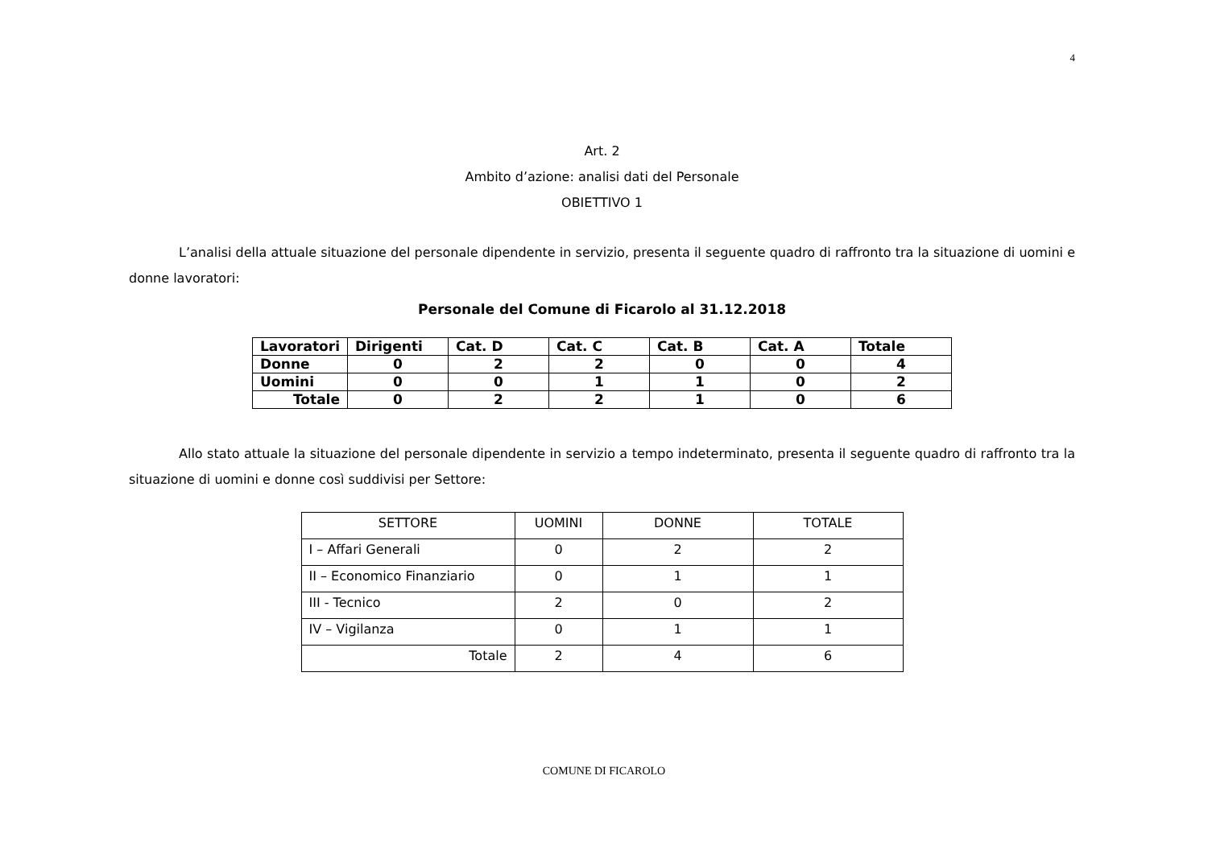4
Art. 2
Ambito d’azione: analisi dati del Personale
OBIETTIVO 1
L’analisi della attuale situazione del personale dipendente in servizio, presenta il seguente quadro di raffronto tra la situazione di uomini e donne lavoratori:
Personale del Comune di Ficarolo al 31.12.2018
| Lavoratori | Dirigenti | Cat. D | Cat. C | Cat. B | Cat. A | Totale |
| --- | --- | --- | --- | --- | --- | --- |
| Donne | 0 | 2 | 2 | 0 | 0 | 4 |
| Uomini | 0 | 0 | 1 | 1 | 0 | 2 |
| Totale | 0 | 2 | 2 | 1 | 0 | 6 |
Allo stato attuale la situazione del personale dipendente in servizio a tempo indeterminato, presenta il seguente quadro di raffronto tra la situazione di uomini e donne così suddivisi per Settore:
| SETTORE | UOMINI | DONNE | TOTALE |
| I – Affari Generali | 0 | 2 | 2 |
| II – Economico Finanziario | 0 | 1 | 1 |
| III - Tecnico | 2 | 0 | 2 |
| IV – Vigilanza | 0 | 1 | 1 |
| Totale | 2 | 4 | 6 |
COMUNE DI FICAROLO